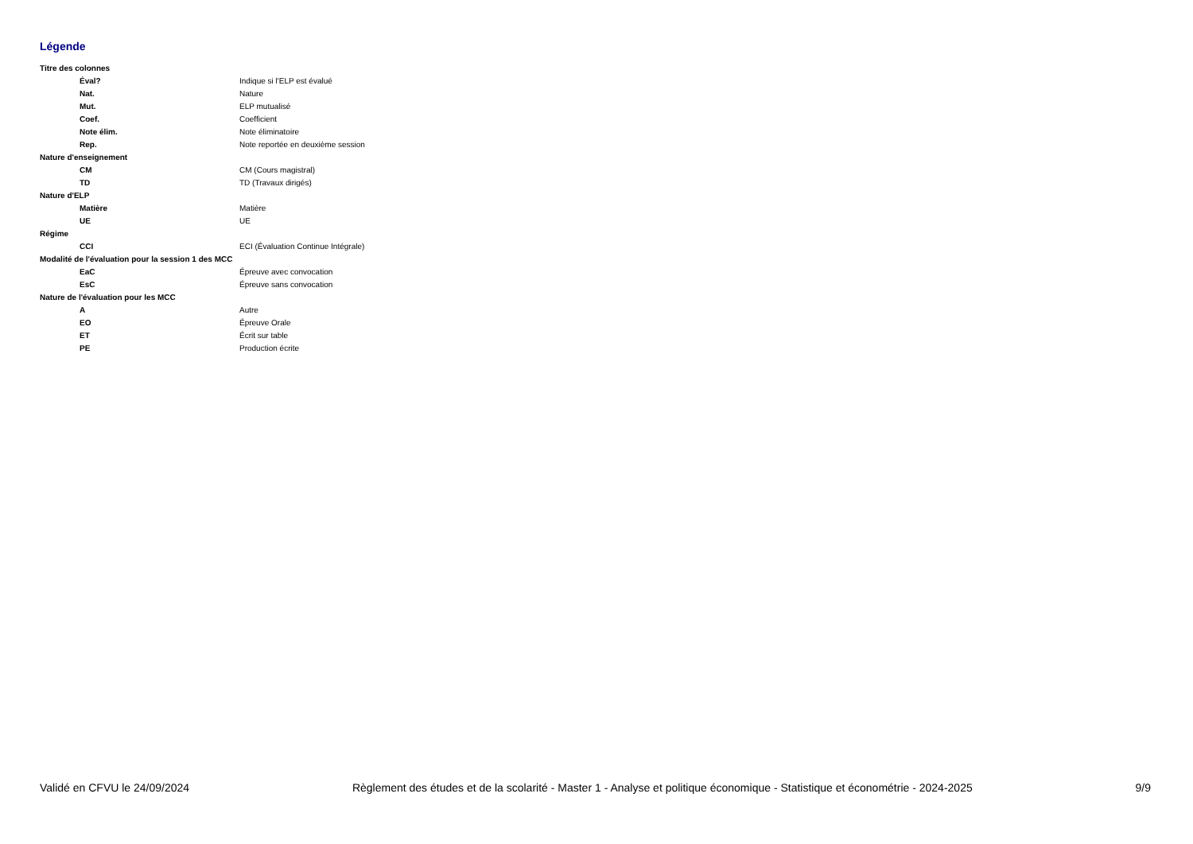Légende
| Titre des colonnes | |
| Éval? | Indique si l'ELP est évalué |
| Nat. | Nature |
| Mut. | ELP mutualisé |
| Coef. | Coefficient |
| Note élim. | Note éliminatoire |
| Rep. | Note reportée en deuxième session |
| Nature d'enseignement | |
| CM | CM (Cours magistral) |
| TD | TD (Travaux dirigés) |
| Nature d'ELP | |
| Matière | Matière |
| UE | UE |
| Régime | |
| CCI | ECI (Évaluation Continue Intégrale) |
| Modalité de l'évaluation pour la session 1 des MCC | |
| EaC | Épreuve avec convocation |
| EsC | Épreuve sans convocation |
| Nature de l'évaluation pour les MCC | |
| A | Autre |
| EO | Épreuve Orale |
| ET | Écrit sur table |
| PE | Production écrite |
Validé en CFVU le 24/09/2024 Règlement des études et de la scolarité - Master 1 - Analyse et politique économique - Statistique et économétrie - 2024-2025 9/9